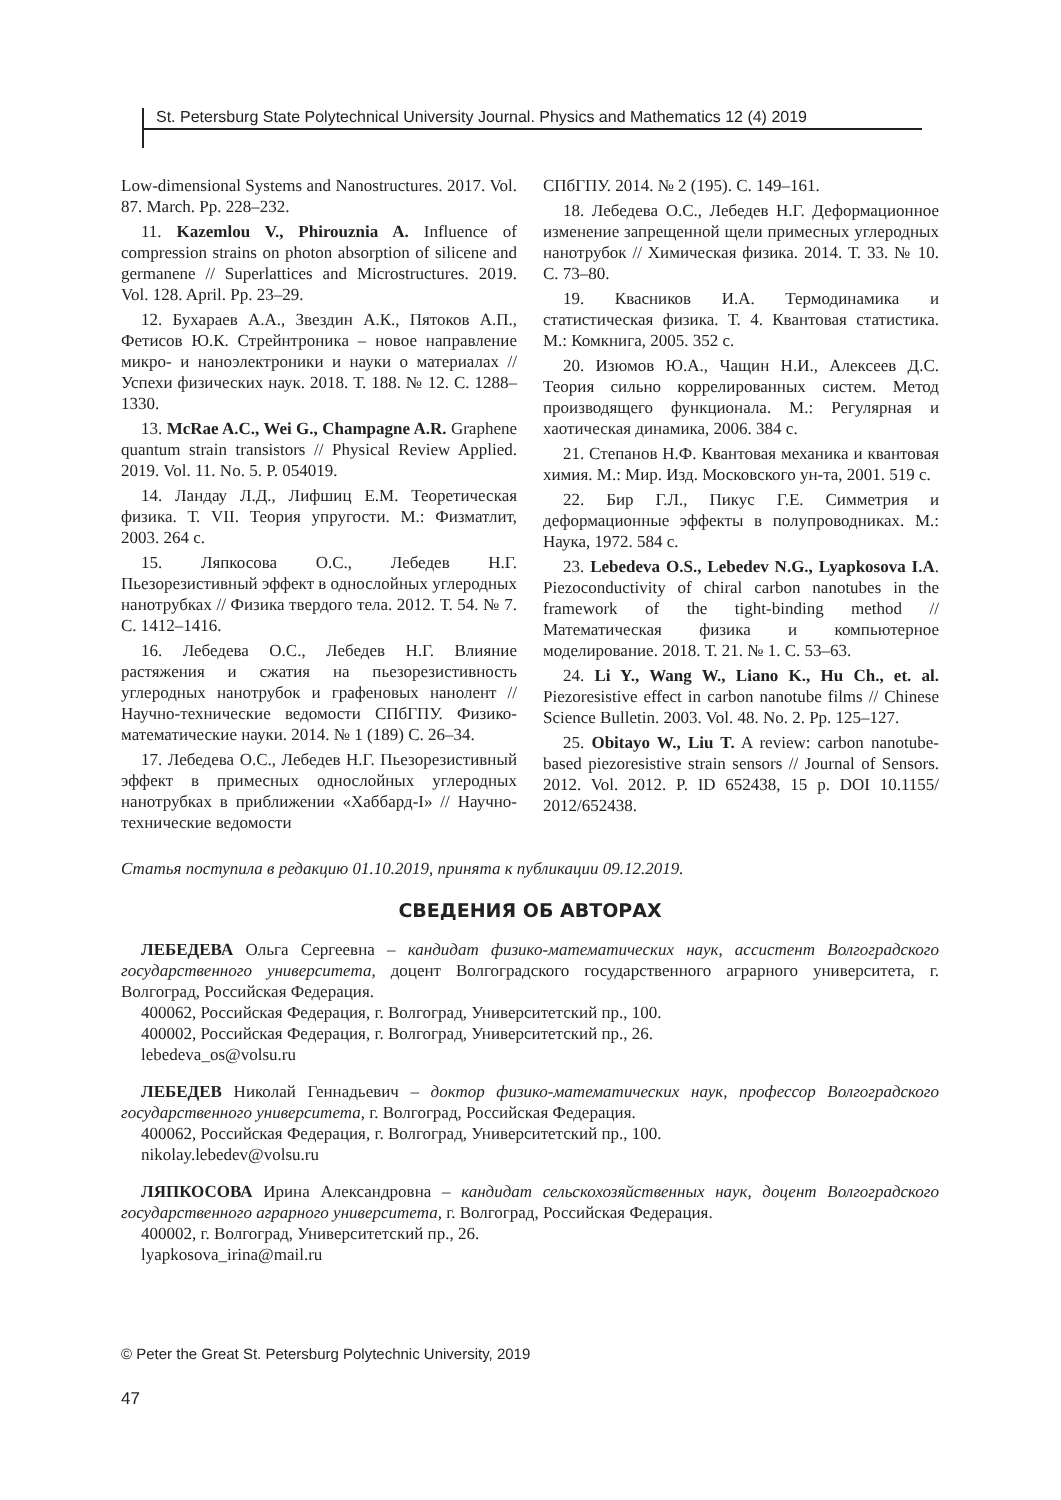St. Petersburg State Polytechnical University Journal. Physics and Mathematics 12 (4) 2019
Low-dimensional Systems and Nanostructures. 2017. Vol. 87. March. Pp. 228–232.
11. Kazemlou V., Phirouznia A. Influence of compression strains on photon absorption of silicene and germanene // Superlattices and Microstructures. 2019. Vol. 128. April. Pp. 23–29.
12. Бухараев А.А., Звездин А.К., Пятоков А.П., Фетисов Ю.К. Стрейнтроника – новое направление микро- и наноэлектроники и науки о материалах // Успехи физических наук. 2018. Т. 188. № 12. С. 1288–1330.
13. McRae A.C., Wei G., Champagne A.R. Graphene quantum strain transistors // Physical Review Applied. 2019. Vol. 11. No. 5. P. 054019.
14. Ландау Л.Д., Лифшиц Е.М. Теоретическая физика. Т. VII. Теория упругости. М.: Физматлит, 2003. 264 с.
15. Ляпкосова О.С., Лебедев Н.Г. Пьезорезистивный эффект в однослойных углеродных нанотрубках // Физика твердого тела. 2012. Т. 54. № 7. С. 1412–1416.
16. Лебедева О.С., Лебедев Н.Г. Влияние растяжения и сжатия на пьезорезистивность углеродных нанотрубок и графеновых нанолент // Научно-технические ведомости СПбГПУ. Физико-математические науки. 2014. № 1 (189) С. 26–34.
17. Лебедева О.С., Лебедев Н.Г. Пьезорезистивный эффект в примесных однослойных углеродных нанотрубках в приближении «Хаббард-I» // Научно-технические ведомости
СПбГПУ. 2014. № 2 (195). С. 149–161.
18. Лебедева О.С., Лебедев Н.Г. Деформационное изменение запрещенной щели примесных углеродных нанотрубок // Химическая физика. 2014. Т. 33. № 10. С. 73–80.
19. Квасников И.А. Термодинамика и статистическая физика. Т. 4. Квантовая статистика. М.: Комкнига, 2005. 352 с.
20. Изюмов Ю.А., Чащин Н.И., Алексеев Д.С. Теория сильно коррелированных систем. Метод производящего функционала. М.: Регулярная и хаотическая динамика, 2006. 384 с.
21. Степанов Н.Ф. Квантовая механика и квантовая химия. М.: Мир. Изд. Московского ун-та, 2001. 519 с.
22. Бир Г.Л., Пикус Г.Е. Симметрия и деформационные эффекты в полупроводниках. М.: Наука, 1972. 584 с.
23. Lebedeva O.S., Lebedev N.G., Lyapkosova I.A. Piezoconductivity of chiral carbon nanotubes in the framework of the tight-binding method // Математическая физика и компьютерное моделирование. 2018. Т. 21. № 1. С. 53–63.
24. Li Y., Wang W., Liano K., Hu Ch., et. al. Piezoresistive effect in carbon nanotube films // Chinese Science Bulletin. 2003. Vol. 48. No. 2. Pp. 125–127.
25. Obitayo W., Liu T. A review: carbon nanotube-based piezoresistive strain sensors // Journal of Sensors. 2012. Vol. 2012. P. ID 652438, 15 p. DOI 10.1155/ 2012/652438.
Статья поступила в редакцию 01.10.2019, принята к публикации 09.12.2019.
СВЕДЕНИЯ ОБ АВТОРАХ
ЛЕБЕДЕВА Ольга Сергеевна – кандидат физико-математических наук, ассистент Волгоградского государственного университета, доцент Волгоградского государственного аграрного университета, г. Волгоград, Российская Федерация.
400062, Российская Федерация, г. Волгоград, Университетский пр., 100.
400002, Российская Федерация, г. Волгоград, Университетский пр., 26.
lebedeva_os@volsu.ru
ЛЕБЕДЕВ Николай Геннадьевич – доктор физико-математических наук, профессор Волгоградского государственного университета, г. Волгоград, Российская Федерация.
400062, Российская Федерация, г. Волгоград, Университетский пр., 100.
nikolay.lebedev@volsu.ru
ЛЯПКОСОВА Ирина Александровна – кандидат сельскохозяйственных наук, доцент Волгоградского государственного аграрного университета, г. Волгоград, Российская Федерация.
400002, г. Волгоград, Университетский пр., 26.
lyapkosova_irina@mail.ru
© Peter the Great St. Petersburg Polytechnic University, 2019
47